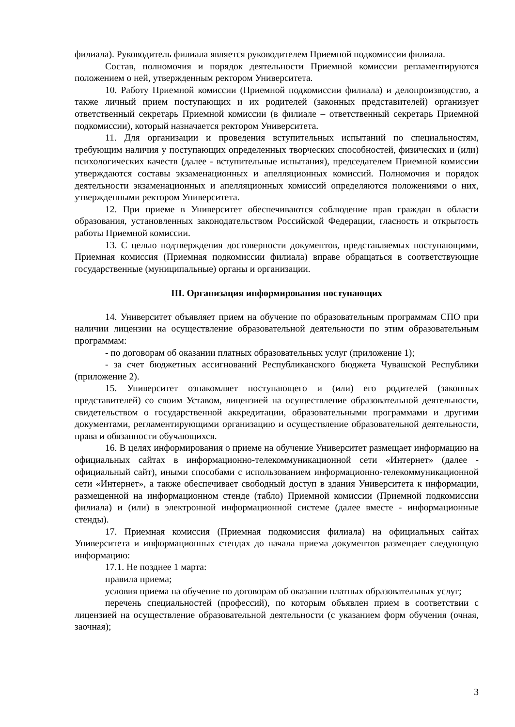филиала). Руководитель филиала является руководителем Приемной подкомиссии филиала.
Состав, полномочия и порядок деятельности Приемной комиссии регламентируются положением о ней, утвержденным ректором Университета.
10. Работу Приемной комиссии (Приемной подкомиссии филиала) и делопроизводство, а также личный прием поступающих и их родителей (законных представителей) организует ответственный секретарь Приемной комиссии (в филиале – ответственный секретарь Приемной подкомиссии), который назначается ректором Университета.
11. Для организации и проведения вступительных испытаний по специальностям, требующим наличия у поступающих определенных творческих способностей, физических и (или) психологических качеств (далее - вступительные испытания), председателем Приемной комиссии утверждаются составы экзаменационных и апелляционных комиссий. Полномочия и порядок деятельности экзаменационных и апелляционных комиссий определяются положениями о них, утвержденными ректором Университета.
12. При приеме в Университет обеспечиваются соблюдение прав граждан в области образования, установленных законодательством Российской Федерации, гласность и открытость работы Приемной комиссии.
13. С целью подтверждения достоверности документов, представляемых поступающими, Приемная комиссия (Приемная подкомиссии филиала) вправе обращаться в соответствующие государственные (муниципальные) органы и организации.
III. Организация информирования поступающих
14. Университет объявляет прием на обучение по образовательным программам СПО при наличии лицензии на осуществление образовательной деятельности по этим образовательным программам:
- по договорам об оказании платных образовательных услуг (приложение 1);
- за счет бюджетных ассигнований Республиканского бюджета Чувашской Республики (приложение 2).
15. Университет ознакомляет поступающего и (или) его родителей (законных представителей) со своим Уставом, лицензией на осуществление образовательной деятельности, свидетельством о государственной аккредитации, образовательными программами и другими документами, регламентирующими организацию и осуществление образовательной деятельности, права и обязанности обучающихся.
16. В целях информирования о приеме на обучение Университет размещает информацию на официальных сайтах в информационно-телекоммуникационной сети «Интернет» (далее - официальный сайт), иными способами с использованием информационно-телекоммуникационной сети «Интернет», а также обеспечивает свободный доступ в здания Университета к информации, размещенной на информационном стенде (табло) Приемной комиссии (Приемной подкомиссии филиала) и (или) в электронной информационной системе (далее вместе - информационные стенды).
17. Приемная комиссия (Приемная подкомиссия филиала) на официальных сайтах Университета и информационных стендах до начала приема документов размещает следующую информацию:
17.1. Не позднее 1 марта:
правила приема;
условия приема на обучение по договорам об оказании платных образовательных услуг;
перечень специальностей (профессий), по которым объявлен прием в соответствии с лицензией на осуществление образовательной деятельности (с указанием форм обучения (очная, заочная);
3